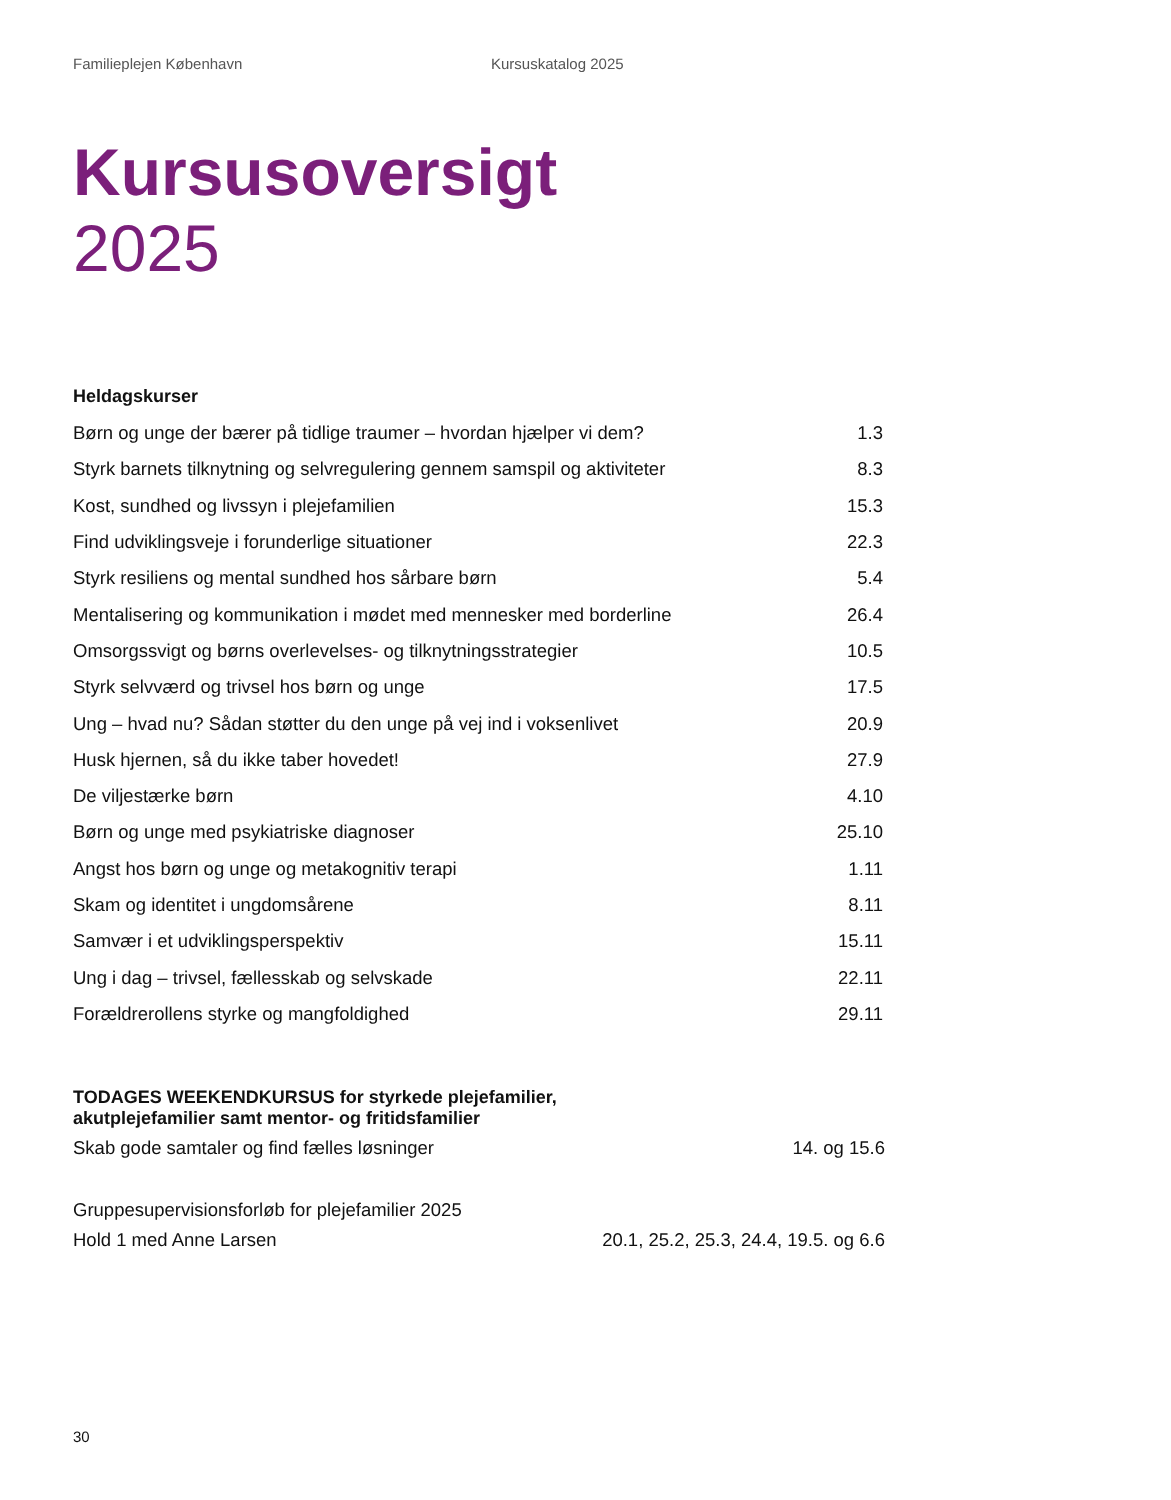Familieplejen København Kursuskatalog 2025
Kursusoversigt
2025
Heldagskurser
| Børn og unge der bærer på tidlige traumer – hvordan hjælper vi dem? | 1.3 |
| Styrk barnets tilknytning og selvregulering gennem samspil og aktiviteter | 8.3 |
| Kost, sundhed og livssyn i plejefamilien | 15.3 |
| Find udviklingsveje i forunderlige situationer | 22.3 |
| Styrk resiliens og mental sundhed hos sårbare børn | 5.4 |
| Mentalisering og kommunikation i mødet med mennesker med borderline | 26.4 |
| Omsorgssvigt og børns overlevelses- og tilknytningsstrategier | 10.5 |
| Styrk selvværd og trivsel hos børn og unge | 17.5 |
| Ung – hvad nu? Sådan støtter du den unge på vej ind i voksenlivet | 20.9 |
| Husk hjernen, så du ikke taber hovedet! | 27.9 |
| De viljestærke børn | 4.10 |
| Børn og unge med psykiatriske diagnoser | 25.10 |
| Angst hos børn og unge og metakognitiv terapi | 1.11 |
| Skam og identitet i ungdomsårene | 8.11 |
| Samvær i et udviklingsperspektiv | 15.11 |
| Ung i dag – trivsel, fællesskab og selvskade | 22.11 |
| Forældrerollens styrke og mangfoldighed | 29.11 |
TODAGES WEEKENDKURSUS for styrkede plejefamilier,
akutplejefamilier samt mentor- og fritidsfamilier
Skab gode samtaler og find fælles løsninger 14. og 15.6
Gruppesupervisionsforløb for plejefamilier 2025
Hold 1 med Anne Larsen 20.1, 25.2, 25.3, 24.4, 19.5. og 6.6
30